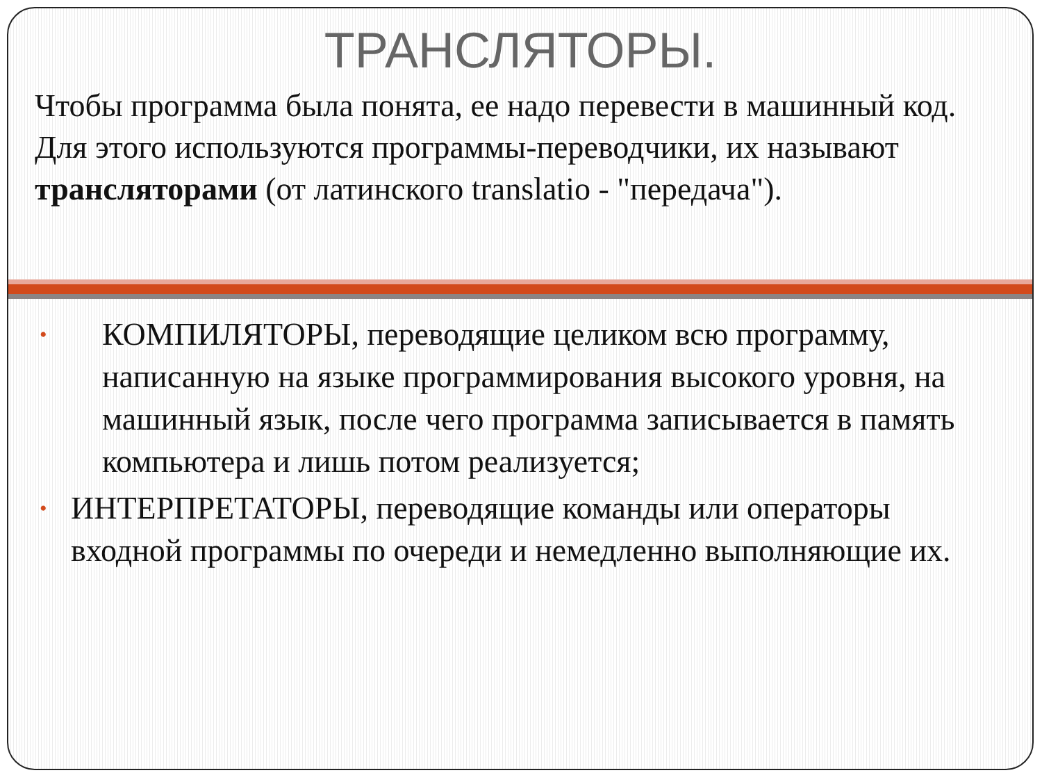ТРАНСЛЯТОРЫ.
Чтобы программа была понята, ее надо перевести в машинный код. Для этого используются программы-переводчики, их называют трансляторами (от латинского translatio - "передача").
• КОМПИЛЯТОРЫ, переводящие целиком всю программу, написанную на языке программирования высокого уровня, на машинный язык, после чего программа записывается в память компьютера и лишь потом реализуется;
• ИНТЕРПРЕТАТОРЫ, переводящие команды или операторы входной программы по очереди и немедленно выполняющие их.